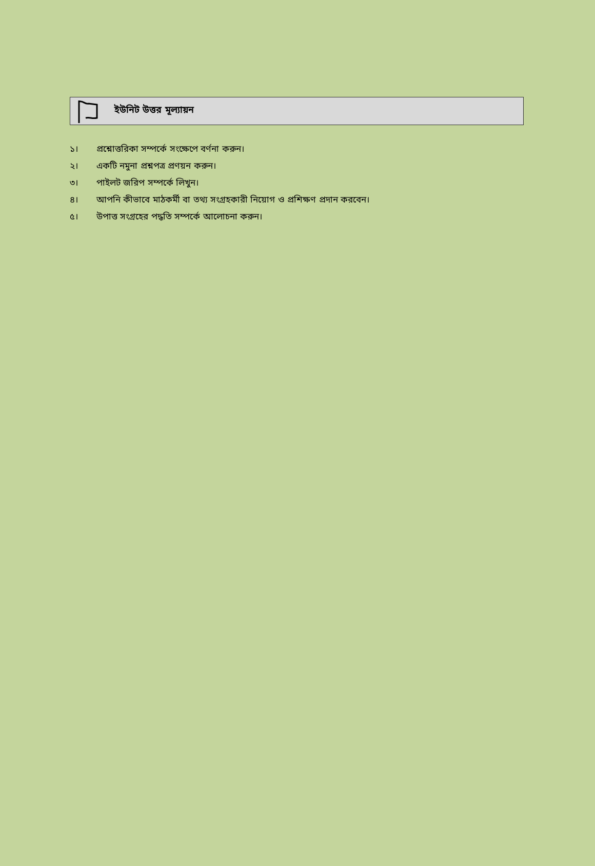ইউনিট উত্তর মূল্যায়ন
১। প্রশ্নোত্তরিকা সম্পর্কে সংক্ষেপে বর্ণনা করুন।
২। একটি নমুনা প্রশ্নপত্র প্রণয়ন করুন।
৩। পাইলট জরিপ সম্পর্কে লিখুন।
৪। আপনি কীভাবে মাঠকর্মী বা তথ্য সংগ্রহকারী নিয়োগ ও প্রশিক্ষণ প্রদান করবেন।
৫। উপাত্ত সংগ্রহের পদ্ধতি সম্পর্কে আলোচনা করুন।